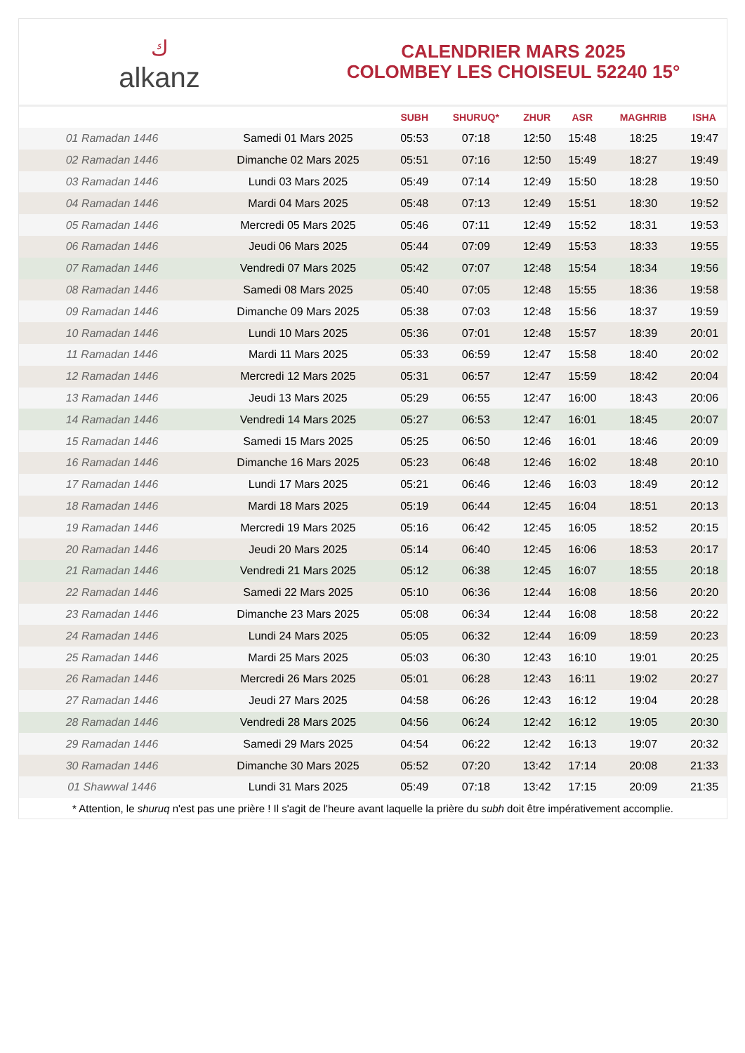ك
alkanz
CALENDRIER MARS 2025
COLOMBEY LES CHOISEUL 52240 15°
| | | SUBH | SHURUQ* | ZHUR | ASR | MAGHRIB | ISHA |
| --- | --- | --- | --- | --- | --- | --- | --- |
| 01 Ramadan 1446 | Samedi 01 Mars 2025 | 05:53 | 07:18 | 12:50 | 15:48 | 18:25 | 19:47 |
| 02 Ramadan 1446 | Dimanche 02 Mars 2025 | 05:51 | 07:16 | 12:50 | 15:49 | 18:27 | 19:49 |
| 03 Ramadan 1446 | Lundi 03 Mars 2025 | 05:49 | 07:14 | 12:49 | 15:50 | 18:28 | 19:50 |
| 04 Ramadan 1446 | Mardi 04 Mars 2025 | 05:48 | 07:13 | 12:49 | 15:51 | 18:30 | 19:52 |
| 05 Ramadan 1446 | Mercredi 05 Mars 2025 | 05:46 | 07:11 | 12:49 | 15:52 | 18:31 | 19:53 |
| 06 Ramadan 1446 | Jeudi 06 Mars 2025 | 05:44 | 07:09 | 12:49 | 15:53 | 18:33 | 19:55 |
| 07 Ramadan 1446 | Vendredi 07 Mars 2025 | 05:42 | 07:07 | 12:48 | 15:54 | 18:34 | 19:56 |
| 08 Ramadan 1446 | Samedi 08 Mars 2025 | 05:40 | 07:05 | 12:48 | 15:55 | 18:36 | 19:58 |
| 09 Ramadan 1446 | Dimanche 09 Mars 2025 | 05:38 | 07:03 | 12:48 | 15:56 | 18:37 | 19:59 |
| 10 Ramadan 1446 | Lundi 10 Mars 2025 | 05:36 | 07:01 | 12:48 | 15:57 | 18:39 | 20:01 |
| 11 Ramadan 1446 | Mardi 11 Mars 2025 | 05:33 | 06:59 | 12:47 | 15:58 | 18:40 | 20:02 |
| 12 Ramadan 1446 | Mercredi 12 Mars 2025 | 05:31 | 06:57 | 12:47 | 15:59 | 18:42 | 20:04 |
| 13 Ramadan 1446 | Jeudi 13 Mars 2025 | 05:29 | 06:55 | 12:47 | 16:00 | 18:43 | 20:06 |
| 14 Ramadan 1446 | Vendredi 14 Mars 2025 | 05:27 | 06:53 | 12:47 | 16:01 | 18:45 | 20:07 |
| 15 Ramadan 1446 | Samedi 15 Mars 2025 | 05:25 | 06:50 | 12:46 | 16:01 | 18:46 | 20:09 |
| 16 Ramadan 1446 | Dimanche 16 Mars 2025 | 05:23 | 06:48 | 12:46 | 16:02 | 18:48 | 20:10 |
| 17 Ramadan 1446 | Lundi 17 Mars 2025 | 05:21 | 06:46 | 12:46 | 16:03 | 18:49 | 20:12 |
| 18 Ramadan 1446 | Mardi 18 Mars 2025 | 05:19 | 06:44 | 12:45 | 16:04 | 18:51 | 20:13 |
| 19 Ramadan 1446 | Mercredi 19 Mars 2025 | 05:16 | 06:42 | 12:45 | 16:05 | 18:52 | 20:15 |
| 20 Ramadan 1446 | Jeudi 20 Mars 2025 | 05:14 | 06:40 | 12:45 | 16:06 | 18:53 | 20:17 |
| 21 Ramadan 1446 | Vendredi 21 Mars 2025 | 05:12 | 06:38 | 12:45 | 16:07 | 18:55 | 20:18 |
| 22 Ramadan 1446 | Samedi 22 Mars 2025 | 05:10 | 06:36 | 12:44 | 16:08 | 18:56 | 20:20 |
| 23 Ramadan 1446 | Dimanche 23 Mars 2025 | 05:08 | 06:34 | 12:44 | 16:08 | 18:58 | 20:22 |
| 24 Ramadan 1446 | Lundi 24 Mars 2025 | 05:05 | 06:32 | 12:44 | 16:09 | 18:59 | 20:23 |
| 25 Ramadan 1446 | Mardi 25 Mars 2025 | 05:03 | 06:30 | 12:43 | 16:10 | 19:01 | 20:25 |
| 26 Ramadan 1446 | Mercredi 26 Mars 2025 | 05:01 | 06:28 | 12:43 | 16:11 | 19:02 | 20:27 |
| 27 Ramadan 1446 | Jeudi 27 Mars 2025 | 04:58 | 06:26 | 12:43 | 16:12 | 19:04 | 20:28 |
| 28 Ramadan 1446 | Vendredi 28 Mars 2025 | 04:56 | 06:24 | 12:42 | 16:12 | 19:05 | 20:30 |
| 29 Ramadan 1446 | Samedi 29 Mars 2025 | 04:54 | 06:22 | 12:42 | 16:13 | 19:07 | 20:32 |
| 30 Ramadan 1446 | Dimanche 30 Mars 2025 | 05:52 | 07:20 | 13:42 | 17:14 | 20:08 | 21:33 |
| 01 Shawwal 1446 | Lundi 31 Mars 2025 | 05:49 | 07:18 | 13:42 | 17:15 | 20:09 | 21:35 |
* Attention, le shuruq n'est pas une prière ! Il s'agit de l'heure avant laquelle la prière du subh doit être impérativement accomplie.